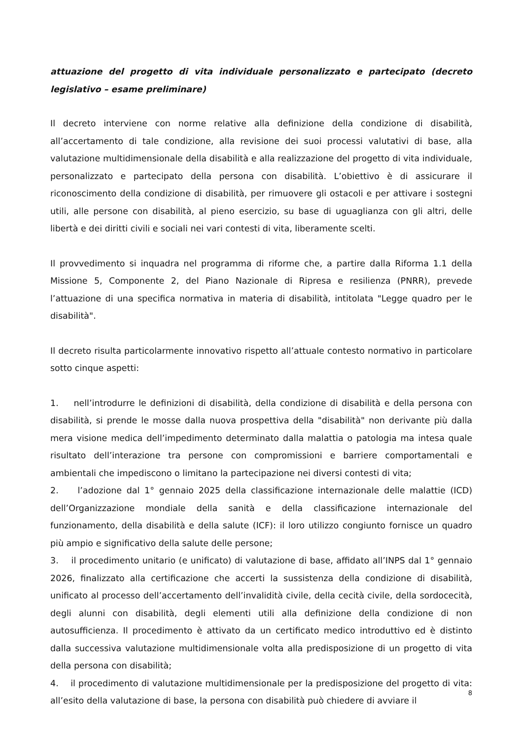attuazione del progetto di vita individuale personalizzato e partecipato (decreto legislativo – esame preliminare)
Il decreto interviene con norme relative alla definizione della condizione di disabilità, all’accertamento di tale condizione, alla revisione dei suoi processi valutativi di base, alla valutazione multidimensionale della disabilità e alla realizzazione del progetto di vita individuale, personalizzato e partecipato della persona con disabilità. L’obiettivo è di assicurare il riconoscimento della condizione di disabilità, per rimuovere gli ostacoli e per attivare i sostegni utili, alle persone con disabilità, al pieno esercizio, su base di uguaglianza con gli altri, delle libertà e dei diritti civili e sociali nei vari contesti di vita, liberamente scelti.
Il provvedimento si inquadra nel programma di riforme che, a partire dalla Riforma 1.1 della Missione 5, Componente 2, del Piano Nazionale di Ripresa e resilienza (PNRR), prevede l’attuazione di una specifica normativa in materia di disabilità, intitolata "Legge quadro per le disabilità".
Il decreto risulta particolarmente innovativo rispetto all’attuale contesto normativo in particolare sotto cinque aspetti:
1. nell’introdurre le definizioni di disabilità, della condizione di disabilità e della persona con disabilità, si prende le mosse dalla nuova prospettiva della "disabilità" non derivante più dalla mera visione medica dell’impedimento determinato dalla malattia o patologia ma intesa quale risultato dell’interazione tra persone con compromissioni e barriere comportamentali e ambientali che impediscono o limitano la partecipazione nei diversi contesti di vita;
2. l’adozione dal 1° gennaio 2025 della classificazione internazionale delle malattie (ICD) dell’Organizzazione mondiale della sanità e della classificazione internazionale del funzionamento, della disabilità e della salute (ICF): il loro utilizzo congiunto fornisce un quadro più ampio e significativo della salute delle persone;
3. il procedimento unitario (e unificato) di valutazione di base, affidato all’INPS dal 1° gennaio 2026, finalizzato alla certificazione che accerti la sussistenza della condizione di disabilità, unificato al processo dell’accertamento dell’invalidità civile, della cecità civile, della sordocecità, degli alunni con disabilità, degli elementi utili alla definizione della condizione di non autosufficienza. Il procedimento è attivato da un certificato medico introduttivo ed è distinto dalla successiva valutazione multidimensionale volta alla predisposizione di un progetto di vita della persona con disabilità;
4. il procedimento di valutazione multidimensionale per la predisposizione del progetto di vita: all’esito della valutazione di base, la persona con disabilità può chiedere di avviare il
8